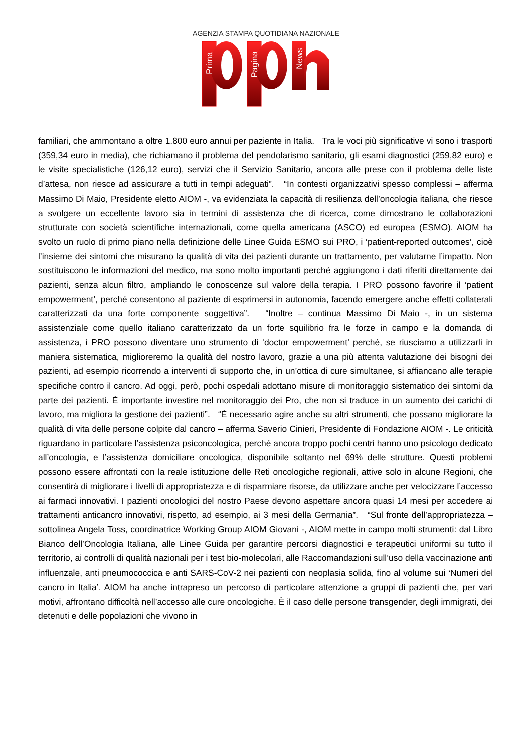AGENZIA STAMPA QUOTIDIANA NAZIONALE
Prima
Pagina
News
familiari, che ammontano a oltre 1.800 euro annui per paziente in Italia. Tra le voci più significative vi sono i trasporti (359,34 euro in media), che richiamano il problema del pendolarismo sanitario, gli esami diagnostici (259,82 euro) e le visite specialistiche (126,12 euro), servizi che il Servizio Sanitario, ancora alle prese con il problema delle liste d’attesa, non riesce ad assicurare a tutti in tempi adeguati”. “In contesti organizzativi spesso complessi – afferma Massimo Di Maio, Presidente eletto AIOM -, va evidenziata la capacità di resilienza dell’oncologia italiana, che riesce a svolgere un eccellente lavoro sia in termini di assistenza che di ricerca, come dimostrano le collaborazioni strutturate con società scientifiche internazionali, come quella americana (ASCO) ed europea (ESMO). AIOM ha svolto un ruolo di primo piano nella definizione delle Linee Guida ESMO sui PRO, i ‘patient-reported outcomes’, cioè l’insieme dei sintomi che misurano la qualità di vita dei pazienti durante un trattamento, per valutarne l’impatto. Non sostituiscono le informazioni del medico, ma sono molto importanti perché aggiungono i dati riferiti direttamente dai pazienti, senza alcun filtro, ampliando le conoscenze sul valore della terapia. I PRO possono favorire il ‘patient empowerment’, perché consentono al paziente di esprimersi in autonomia, facendo emergere anche effetti collaterali caratterizzati da una forte componente soggettiva”. “Inoltre – continua Massimo Di Maio -, in un sistema assistenziale come quello italiano caratterizzato da un forte squilibrio fra le forze in campo e la domanda di assistenza, i PRO possono diventare uno strumento di ‘doctor empowerment’ perché, se riusciamo a utilizzarli in maniera sistematica, miglioreremo la qualità del nostro lavoro, grazie a una più attenta valutazione dei bisogni dei pazienti, ad esempio ricorrendo a interventi di supporto che, in un’ottica di cure simultanee, si affiancano alle terapie specifiche contro il cancro. Ad oggi, però, pochi ospedali adottano misure di monitoraggio sistematico dei sintomi da parte dei pazienti. È importante investire nel monitoraggio dei Pro, che non si traduce in un aumento dei carichi di lavoro, ma migliora la gestione dei pazienti”. “È necessario agire anche su altri strumenti, che possano migliorare la qualità di vita delle persone colpite dal cancro – afferma Saverio Cinieri, Presidente di Fondazione AIOM -. Le criticità riguardano in particolare l’assistenza psiconcologica, perché ancora troppo pochi centri hanno uno psicologo dedicato all’oncologia, e l’assistenza domiciliare oncologica, disponibile soltanto nel 69% delle strutture. Questi problemi possono essere affrontati con la reale istituzione delle Reti oncologiche regionali, attive solo in alcune Regioni, che consentirà di migliorare i livelli di appropriatezza e di risparmiare risorse, da utilizzare anche per velocizzare l’accesso ai farmaci innovativi. I pazienti oncologici del nostro Paese devono aspettare ancora quasi 14 mesi per accedere ai trattamenti anticancro innovativi, rispetto, ad esempio, ai 3 mesi della Germania”. “Sul fronte dell’appropriatezza – sottolinea Angela Toss, coordinatrice Working Group AIOM Giovani -, AIOM mette in campo molti strumenti: dal Libro Bianco dell’Oncologia Italiana, alle Linee Guida per garantire percorsi diagnostici e terapeutici uniformi su tutto il territorio, ai controlli di qualità nazionali per i test bio-molecolari, alle Raccomandazioni sull’uso della vaccinazione anti influenzale, anti pneumococcica e anti SARS-CoV-2 nei pazienti con neoplasia solida, fino al volume sui ‘Numeri del cancro in Italia’. AIOM ha anche intrapreso un percorso di particolare attenzione a gruppi di pazienti che, per vari motivi, affrontano difficoltà nell’accesso alle cure oncologiche. È il caso delle persone transgender, degli immigrati, dei detenuti e delle popolazioni che vivono in